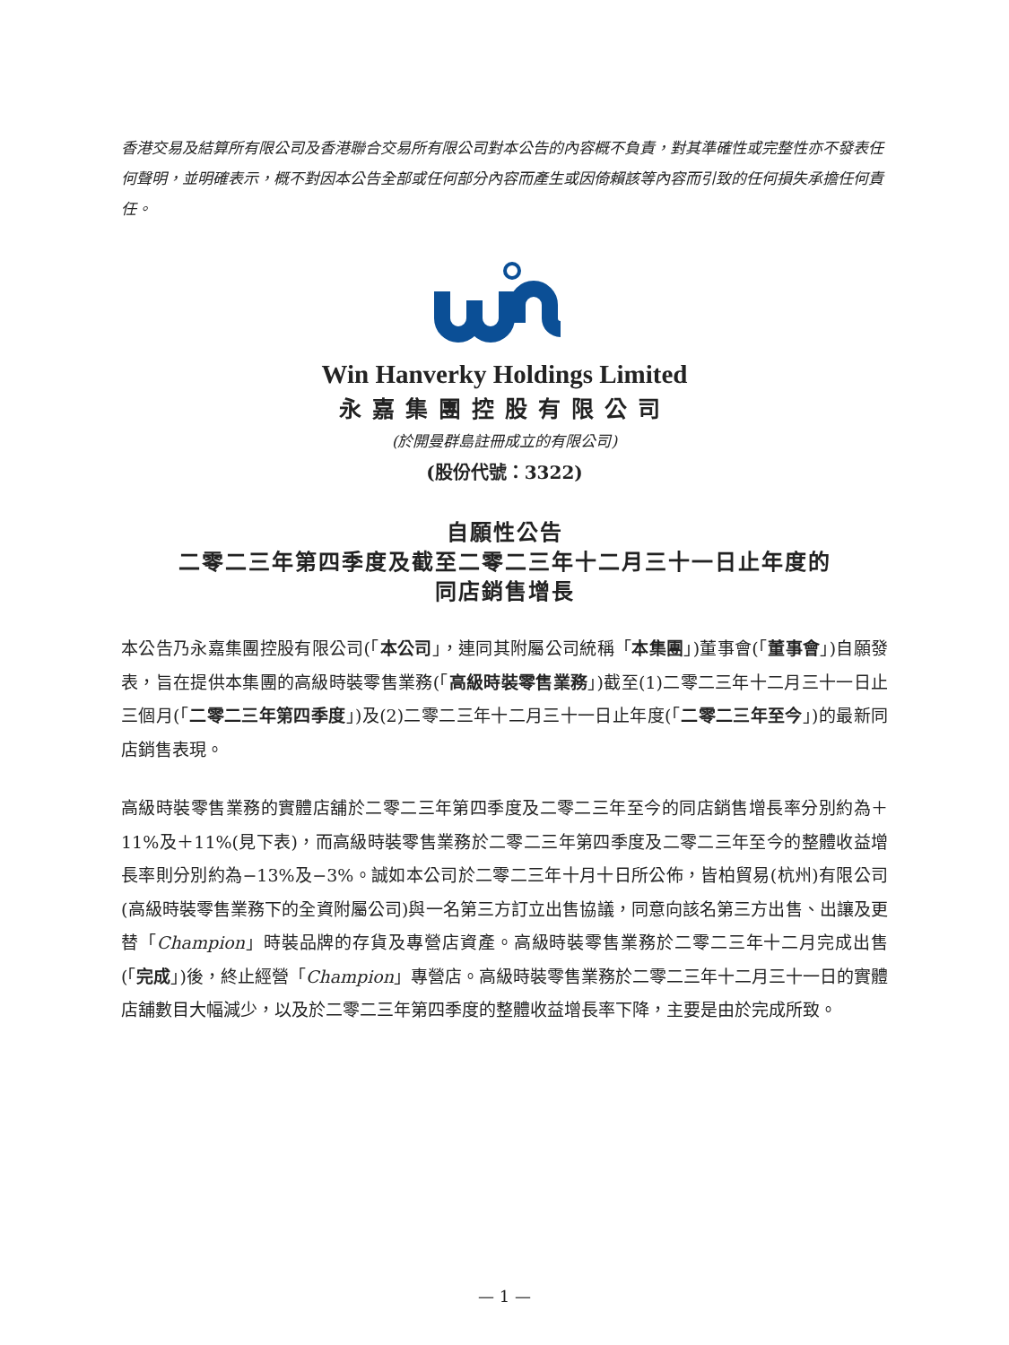香港交易及結算所有限公司及香港聯合交易所有限公司對本公告的內容概不負責，對其準確性或完整性亦不發表任何聲明，並明確表示，概不對因本公告全部或任何部分內容而產生或因倚賴該等內容而引致的任何損失承擔任何責任。
Win Hanverky Holdings Limited
永嘉集團控股有限公司
(於開曼群島註冊成立的有限公司)
(股份代號：3322)
自願性公告
二零二三年第四季度及截至二零二三年十二月三十一日止年度的
同店銷售增長
本公告乃永嘉集團控股有限公司(「本公司」，連同其附屬公司統稱「本集團」)董事會(「董事會」)自願發表，旨在提供本集團的高級時裝零售業務(「高級時裝零售業務」)截至(1)二零二三年十二月三十一日止三個月(「二零二三年第四季度」)及(2)二零二三年十二月三十一日止年度(「二零二三年至今」)的最新同店銷售表現。
高級時裝零售業務的實體店舖於二零二三年第四季度及二零二三年至今的同店銷售增長率分別約為＋11%及＋11%(見下表)，而高級時裝零售業務於二零二三年第四季度及二零二三年至今的整體收益增長率則分別約為−13%及−3%。誠如本公司於二零二三年十月十日所公佈，皆柏貿易(杭州)有限公司(高級時裝零售業務下的全資附屬公司)與一名第三方訂立出售協議，同意向該名第三方出售、出讓及更替「Champion」時裝品牌的存貨及專營店資產。高級時裝零售業務於二零二三年十二月完成出售(「完成」)後，終止經營「Champion」專營店。高級時裝零售業務於二零二三年十二月三十一日的實體店舖數目大幅減少，以及於二零二三年第四季度的整體收益增長率下降，主要是由於完成所致。
— 1 —